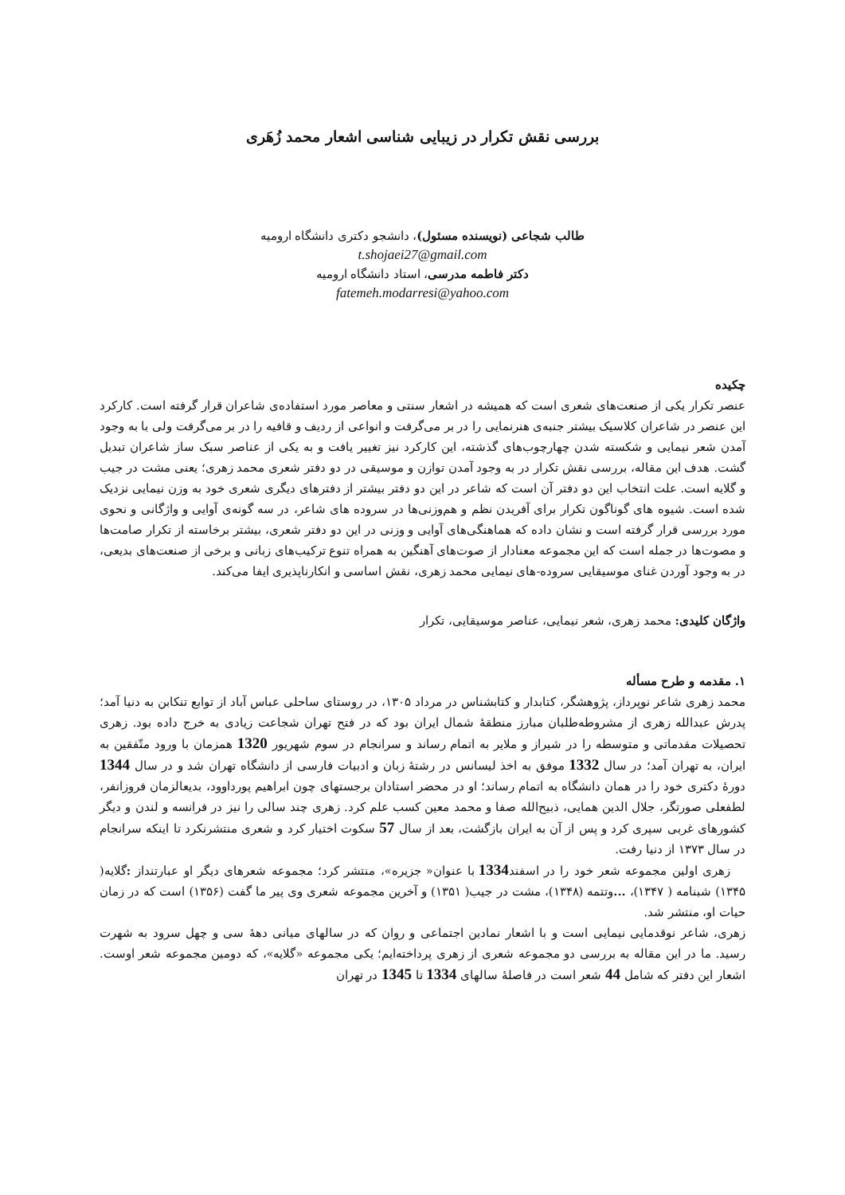بررسی نقش تکرار در زیبایی شناسی اشعار محمد زُهَری
طالب شجاعی (نویسنده مسئول)، دانشجو دکتری دانشگاه ارومیه
t.shojaei27@gmail.com
دکتر فاطمه مدرسی، استاد دانشگاه ارومیه
fatemeh.modarresi@yahoo.com
چکیده
عنصر تکرار یکی از صنعت‌های شعری است که همیشه در اشعار سنتی و معاصر مورد استفاده‌ی شاعران قرار گرفته است. کارکرد این عنصر در شاعران کلاسیک بیشتر جنبه‌ی هنرنمایی را در بر می‌گرفت و انواعی از ردیف و قافیه را در بر می‌گرفت ولی با به وجود آمدن شعر نیمایی و شکسته شدن چهارچوب‌های گذشته، این کارکرد نیز تغییر یافت و به یکی از عناصر سبک ساز شاعران تبدیل گشت. هدف این مقاله، بررسی نقش تکرار در به وجود آمدن توازن و موسیقی در دو دفتر شعری محمد زهری؛ یعنی مشت در جیب و گلایه است. علت انتخاب این دو دفتر آن است که شاعر در این دو دفتر بیشتر از دفترهای دیگری شعری خود به وزن نیمایی نزدیک شده است. شیوه های گوناگون تکرار برای آفریدن نظم و هم‌وزنی‌ها در سروده های شاعر، در سه گونه‌ی آوایی و واژگانی و نحوی مورد بررسی قرار گرفته است و نشان داده که هماهنگی‌های آوایی و وزنی در این دو دفتر شعری، بیشتر برخاسته از تکرار صامت‌ها و مصوت‌ها در جمله است که این مجموعه معنادار از صوت‌های آهنگین به همراه تنوع ترکیب‌های زبانی و برخی از صنعت‌های بدیعی، در به وجود آوردن غنای موسیقایی سروده-های نیمایی محمد زهری، نقش اساسی و انکارناپذیری ایفا می‌کند.
واژگان کلیدی: محمد زهری، شعر نیمایی، عناصر موسیقایی، تکرار
۱. مقدمه و طرح مسأله
محمد زهری شاعر نوپرداز، پژوهشگر، کتابدار و کتابشناس در مرداد ۱۳۰۵، در روستای ساحلی عباس آباد از توابع تنکابن به دنیا آمد؛ پدرش عبدالله زهری از مشروطه‌طلبان مبارز منطقهٔ شمال ایران بود که در فتح تهران شجاعت زیادی به خرج داده بود. زهری تحصیلات مقدماتی و متوسطه را در شیراز و ملایر به اتمام رساند و سرانجام در سوم شهریور 1320 همزمان با ورود متّفقین به ایران، به تهران آمد؛ در سال 1332 موفق به اخذ لیسانس در رشتهٔ زبان و ادبیات فارسی از دانشگاه تهران شد و در سال 1344 دورهٔ دکتری خود را در همان دانشگاه به اتمام رساند؛ او در محضر استادان برجستهای چون ابراهیم پورداوود، بدیعالزمان فروزانفر، لطفعلی صورتگر، جلال الدین همایی، ذبیح‌الله صفا و محمد معین کسب علم کرد. زهری چند سالی را نیز در فرانسه و لندن و دیگر کشورهای غربی سپری کرد و پس از آن به ایران بازگشت، بعد از سال 57 سکوت اختیار کرد و شعری منتشرنکرد تا اینکه سرانجام در سال ۱۳۷۳ از دنیا رفت.
زهری اولین مجموعه شعر خود را در اسفند1334 با عنوان« جزیره»، منتشر کرد؛ مجموعه شعرهای دیگر او عبارتنداز : گلایه( ۱۳۴۵) شبنامه ( ۱۳۴۷)، ... وتتمه (۱۳۴۸)، مشت در جیب( ۱۳۵۱) و آخرین مجموعه شعری وی پیر ما گفت (۱۳۵۶) است که در زمان حیات او، منتشر شد.
زهری، شاعر نوقدمایی نیمایی است و با اشعار نمادین اجتماعی و روان که در سالهای میانی دههٔ سی و چهل سرود به شهرت رسید. ما در این مقاله به بررسی دو مجموعه شعری از زهری پرداخته‌ایم؛ یکی مجموعه «گلایه»، که دومین مجموعه شعر اوست. اشعار این دفتر که شامل 44 شعر است در فاصلهٔ سالهای 1334 تا 1345 در تهران